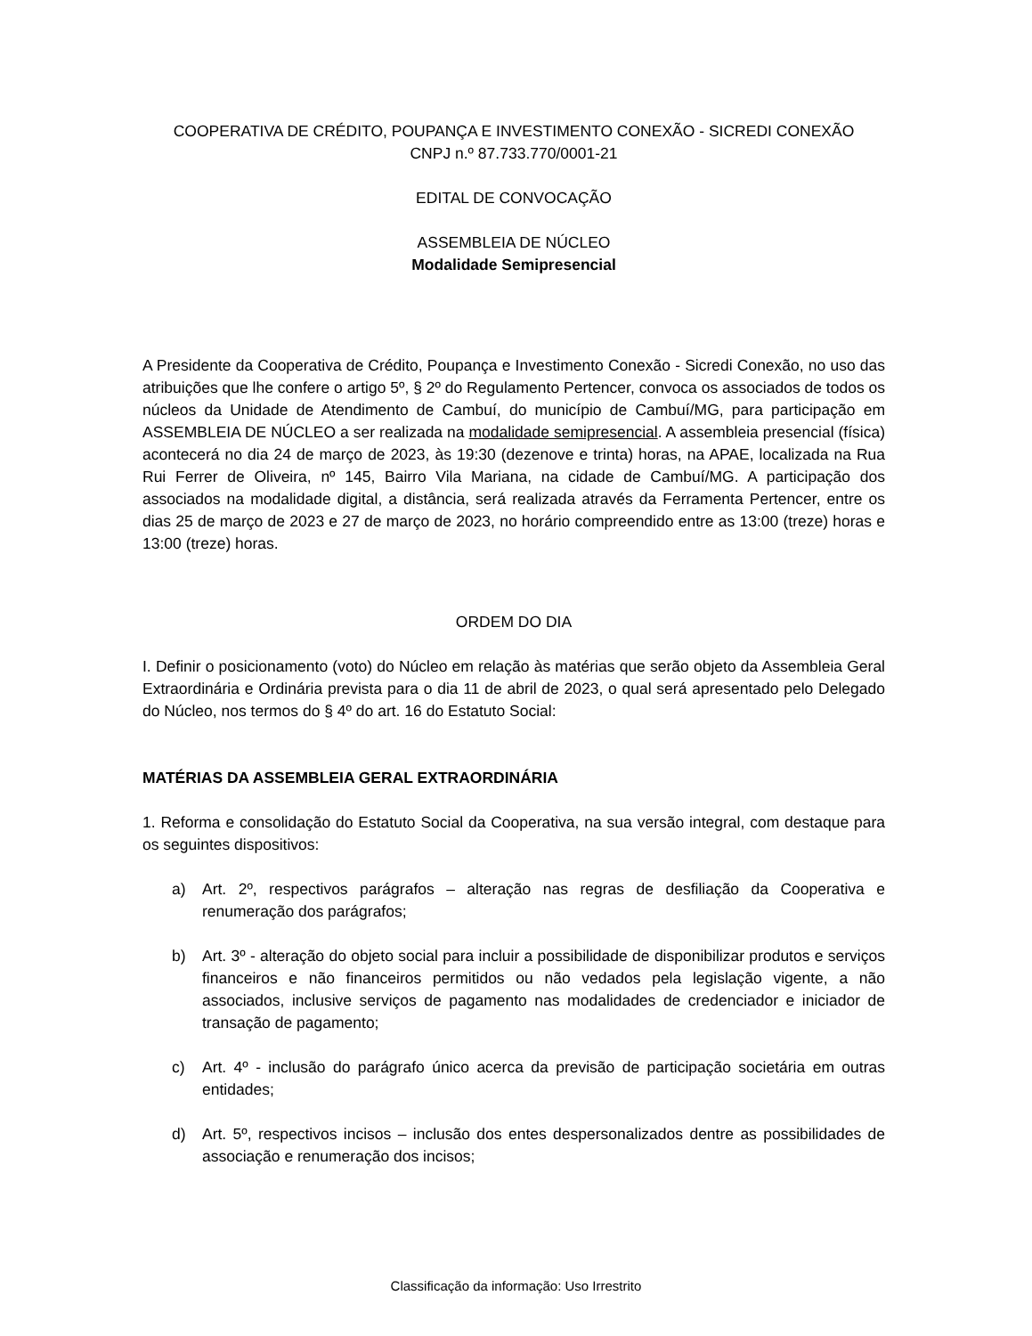COOPERATIVA DE CRÉDITO, POUPANÇA E INVESTIMENTO CONEXÃO - SICREDI CONEXÃO
CNPJ n.º 87.733.770/0001-21
EDITAL DE CONVOCAÇÃO
ASSEMBLEIA DE NÚCLEO
Modalidade Semipresencial
A Presidente da Cooperativa de Crédito, Poupança e Investimento Conexão - Sicredi Conexão, no uso das atribuições que lhe confere o artigo 5º, § 2º do Regulamento Pertencer, convoca os associados de todos os núcleos da Unidade de Atendimento de Cambuí, do município de Cambuí/MG, para participação em ASSEMBLEIA DE NÚCLEO a ser realizada na modalidade semipresencial. A assembleia presencial (física) acontecerá no dia 24 de março de 2023, às 19:30 (dezenove e trinta) horas, na APAE, localizada na Rua Rui Ferrer de Oliveira, nº 145, Bairro Vila Mariana, na cidade de Cambuí/MG. A participação dos associados na modalidade digital, a distância, será realizada através da Ferramenta Pertencer, entre os dias 25 de março de 2023 e 27 de março de 2023, no horário compreendido entre as 13:00 (treze) horas e 13:00 (treze) horas.
ORDEM DO DIA
I. Definir o posicionamento (voto) do Núcleo em relação às matérias que serão objeto da Assembleia Geral Extraordinária e Ordinária prevista para o dia 11 de abril de 2023, o qual será apresentado pelo Delegado do Núcleo, nos termos do § 4º do art. 16 do Estatuto Social:
MATÉRIAS DA ASSEMBLEIA GERAL EXTRAORDINÁRIA
1. Reforma e consolidação do Estatuto Social da Cooperativa, na sua versão integral, com destaque para os seguintes dispositivos:
a) Art. 2º, respectivos parágrafos – alteração nas regras de desfiliação da Cooperativa e renumeração dos parágrafos;
b) Art. 3º - alteração do objeto social para incluir a possibilidade de disponibilizar produtos e serviços financeiros e não financeiros permitidos ou não vedados pela legislação vigente, a não associados, inclusive serviços de pagamento nas modalidades de credenciador e iniciador de transação de pagamento;
c) Art. 4º - inclusão do parágrafo único acerca da previsão de participação societária em outras entidades;
d) Art. 5º, respectivos incisos – inclusão dos entes despersonalizados dentre as possibilidades de associação e renumeração dos incisos;
Classificação da informação: Uso Irrestrito